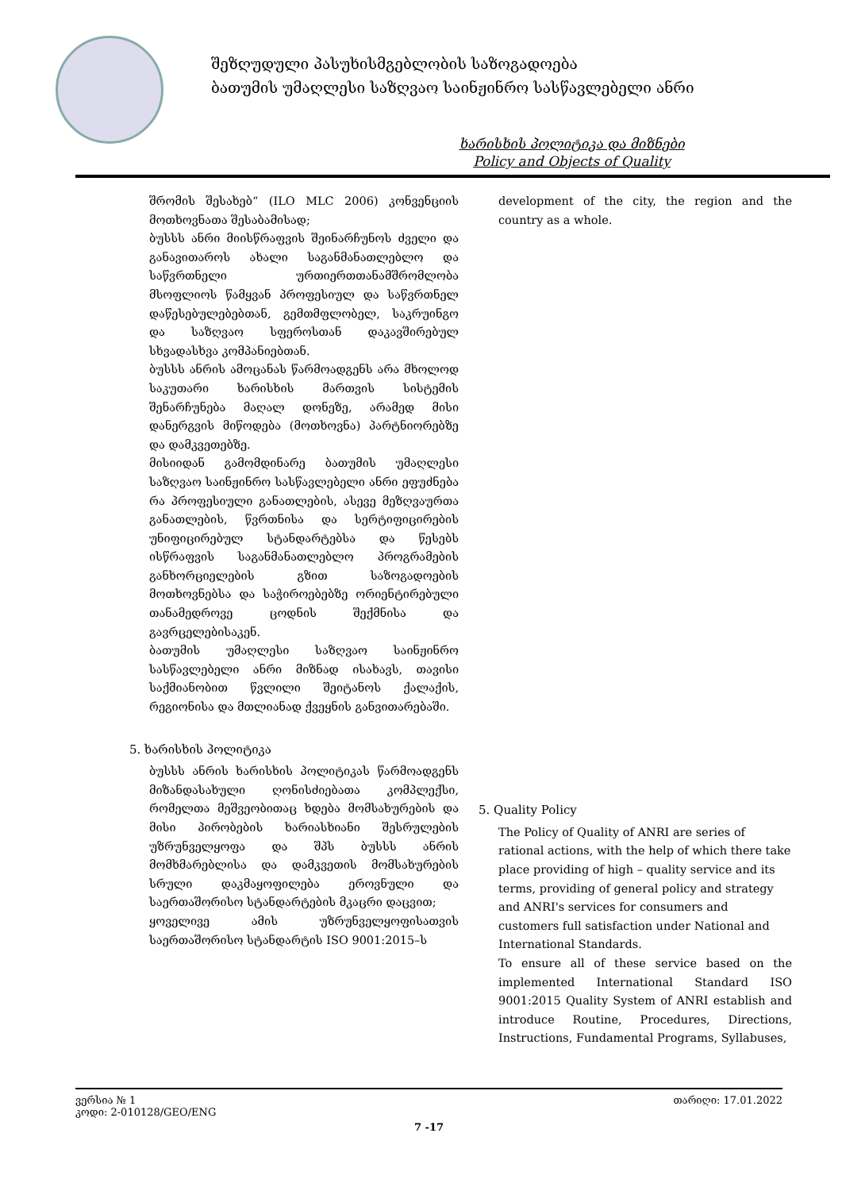შეზღუდული პასუხისმგებლობის საზოგადოება
ბათუმის უმაღლესი საზღვაო საინჟინრო სასწავლებელი ანრი
ხარისხის პოლიტიკა და მიზნები
Policy and Objects of Quality
შრომის შესახებ“ (ILO MLC 2006) კონვენციის მოთხოვნათა შესაბამისად;
ბუსსს ანრი მიისწრაფვის შეინარჩუნოს ძველი და განავითაროს ახალი საგანმანათლებლო და საწვრთნელი ურთიერთთანამშრომლობა მსოფლიოს წამყვან პროფესიულ და საწვრთნელ დაწესებულებებთან, გემთმფლობელ, საკრუინგო და საზღვაო სფეროსთან დაკავშირებულ სხვადასხვა კომპანიებთან.
ბუსსს ანრის ამოცანას წარმოადგენს არა მხოლოდ საკუთარი ხარისხის მართვის სისტემის შენარჩუნება მაღალ დონეზე, არამედ მისი დანერგვის მიწოდება (მოთხოვნა) პარტნიორებზე და დამკვეთებზე.
მისიიდან გამომდინარე ბათუმის უმაღლესი საზღვაო საინჟინრო სასწავლებელი ანრი ეფუძნება რა პროფესიული განათლების, ასევე მეზღვაურთა განათლების, წვრთნისა და სერტიფიცირების უნიფიცირებულ სტანდარტებსა და წესებს ისწრაფვის საგანმანათლებლო პროგრამების განხორციელების გზით საზოგადოების მოთხოვნებსა და საჭიროებებზე ორიენტირებული თანამედროვე ცოდნის შექმნისა და გავრცელებისაკენ.
ბათუმის უმაღლესი საზღვაო საინჟინრო სასწავლებელი ანრი მიზნად ისახავს, თავისი საქმიანობით წვლილი შეიტანოს ქალაქის, რეგიონისა და მთლიანად ქვეყნის განვითარებაში.
5. ხარისხის პოლიტიკა
ბუსსს ანრის ხარისხის პოლიტიკას წარმოადგენს მიზანდასახული ღონისძიებათა კომპლექსი, რომელთა მეშვეობითაც ხდება მომსახურების და მისი პირობების ხარიასხიანი შესრულების უზრუნველყოფა და შპს ბუსსს ანრის მომხმარებლისა და დამკვეთის მომსახურების სრული დაკმაყოფილება ეროვნული და საერთაშორისო სტანდარტების მკაცრი დაცვით;
ყოველივე ამის უზრუნველყოფისათვის საერთაშორისო სტანდარტის ISO 9001:2015–ს
development of the city, the region and the country as a whole.
5. Quality Policy
The Policy of Quality of ANRI are series of rational actions, with the help of which there take place providing of high – quality service and its terms, providing of general policy and strategy and ANRI's services for consumers and customers full satisfaction under National and International Standards.
To ensure all of these service based on the implemented International Standard ISO 9001:2015 Quality System of ANRI establish and introduce Routine, Procedures, Directions, Instructions, Fundamental Programs, Syllabuses,
ვერსია № 1 თარიღი: 17.01.2022
კოდი: 2-010128/GEO/ENG
7 -17